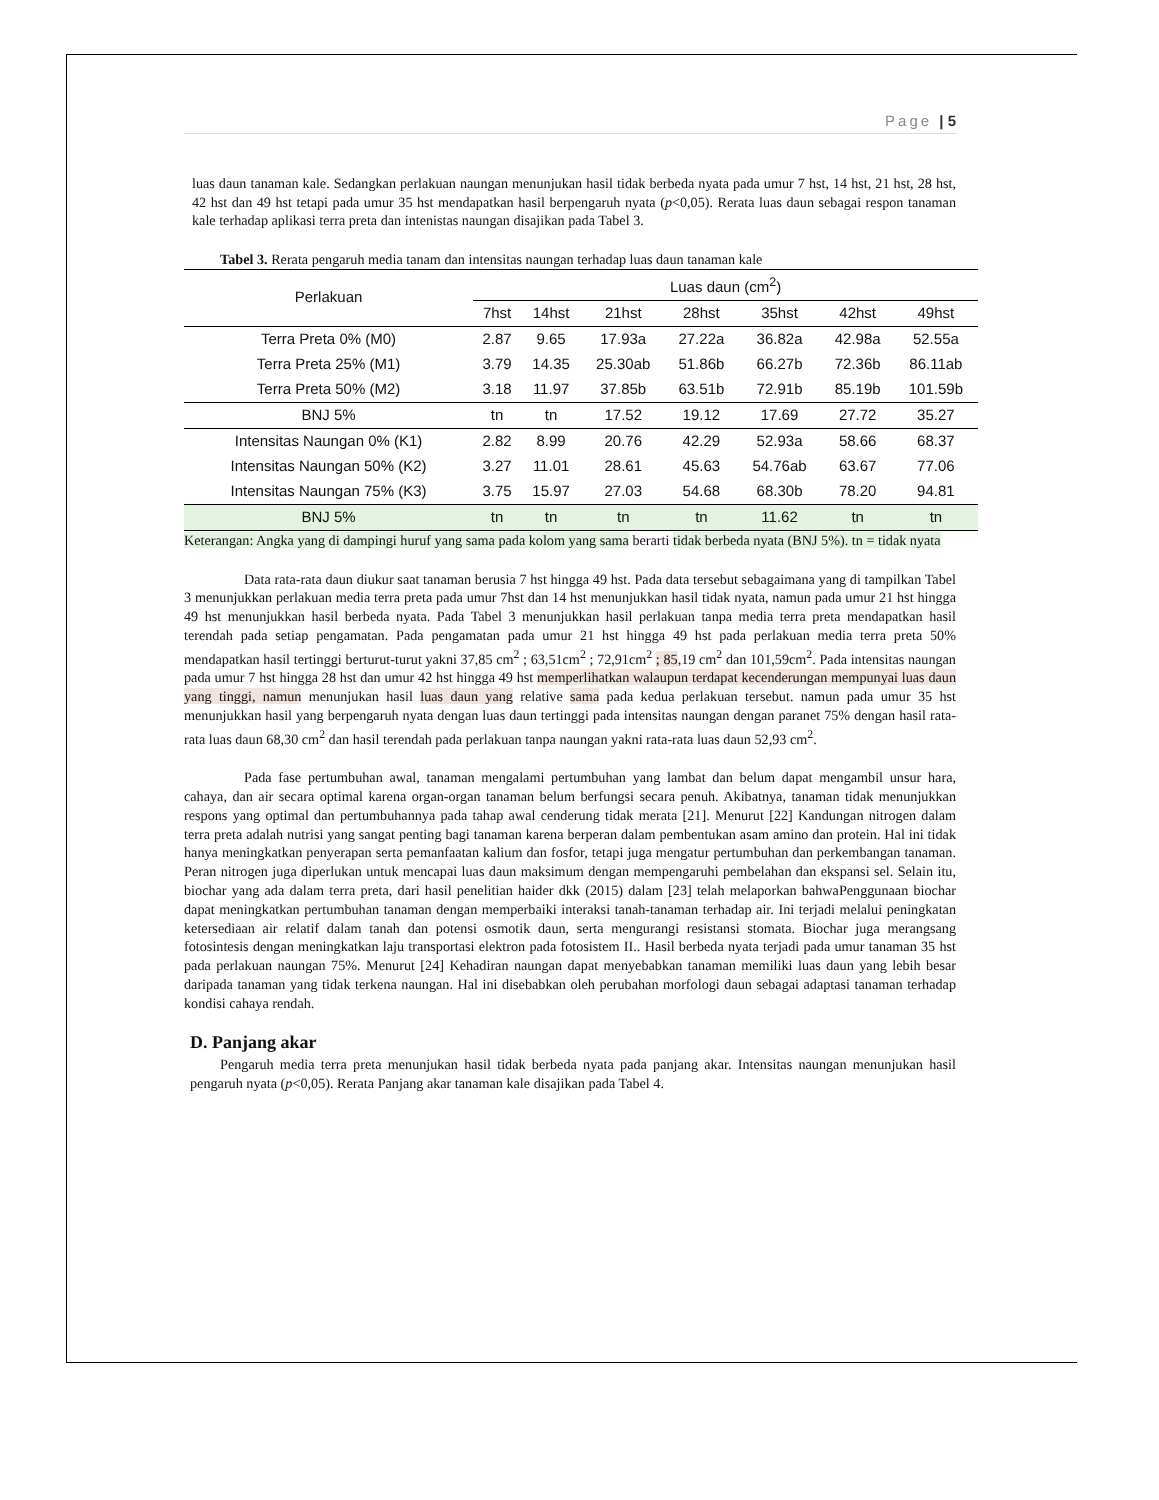Page | 5
luas daun tanaman kale. Sedangkan perlakuan naungan menunjukan hasil tidak berbeda nyata pada umur 7 hst, 14 hst, 21 hst, 28 hst, 42 hst dan 49 hst tetapi pada umur 35 hst mendapatkan hasil berpengaruh nyata (p<0,05). Rerata luas daun sebagai respon tanaman kale terhadap aplikasi terra preta dan intenistas naungan disajikan pada Tabel 3.
Tabel 3. Rerata pengaruh media tanam dan intensitas naungan terhadap luas daun tanaman kale
| Perlakuan | Luas daun (cm<sup>2</sup>) | | | | | | |
| --- | --- | --- | --- | --- | --- | --- | --- |
| | 7hst | 14hst | 21hst | 28hst | 35hst | 42hst | 49hst |
| Terra Preta 0% (M0) | 2.87 | 9.65 | 17.93a | 27.22a | 36.82a | 42.98a | 52.55a |
| Terra Preta 25% (M1) | 3.79 | 14.35 | 25.30ab | 51.86b | 66.27b | 72.36b | 86.11ab |
| Terra Preta 50% (M2) | 3.18 | 11.97 | 37.85b | 63.51b | 72.91b | 85.19b | 101.59b |
| BNJ 5% | tn | tn | 17.52 | 19.12 | 17.69 | 27.72 | 35.27 |
| Intensitas Naungan 0% (K1) | 2.82 | 8.99 | 20.76 | 42.29 | 52.93a | 58.66 | 68.37 |
| Intensitas Naungan 50% (K2) | 3.27 | 11.01 | 28.61 | 45.63 | 54.76ab | 63.67 | 77.06 |
| Intensitas Naungan 75% (K3) | 3.75 | 15.97 | 27.03 | 54.68 | 68.30b | 78.20 | 94.81 |
| BNJ 5% | tn | tn | tn | tn | 11.62 | tn | tn |
Keterangan: Angka yang di dampingi huruf yang sama pada kolom yang sama berarti tidak berbeda nyata (BNJ 5%). tn = tidak nyata
Data rata-rata daun diukur saat tanaman berusia 7 hst hingga 49 hst. Pada data tersebut sebagaimana yang di tampilkan Tabel 3 menunjukkan perlakuan media terra preta pada umur 7hst dan 14 hst menunjukkan hasil tidak nyata, namun pada umur 21 hst hingga 49 hst menunjukkan hasil berbeda nyata. Pada Tabel 3 menunjukkan hasil perlakuan tanpa media terra preta mendapatkan hasil terendah pada setiap pengamatan. Pada pengamatan pada umur 21 hst hingga 49 hst pada perlakuan media terra preta 50% mendapatkan hasil tertinggi berturut-turut yakni 37,85 cm<sup>2</sup> ; 63,51cm<sup>2</sup> ; 72,91cm<sup>2</sup> ; 85,19 cm<sup>2</sup> dan 101,59cm<sup>2</sup>. Pada intensitas naungan pada umur 7 hst hingga 28 hst dan umur 42 hst hingga 49 hst memperlihatkan walaupun terdapat kecenderungan mempunyai luas daun yang tinggi, namun menunjukan hasil luas daun yang relative sama pada kedua perlakuan tersebut. namun pada umur 35 hst menunjukkan hasil yang berpengaruh nyata dengan luas daun tertinggi pada intensitas naungan dengan paranet 75% dengan hasil rata-rata luas daun 68,30 cm<sup>2</sup> dan hasil terendah pada perlakuan tanpa naungan yakni rata-rata luas daun 52,93 cm<sup>2</sup>.
Pada fase pertumbuhan awal, tanaman mengalami pertumbuhan yang lambat dan belum dapat mengambil unsur hara, cahaya, dan air secara optimal karena organ-organ tanaman belum berfungsi secara penuh. Akibatnya, tanaman tidak menunjukkan respons yang optimal dan pertumbuhannya pada tahap awal cenderung tidak merata [21]. Menurut [22] Kandungan nitrogen dalam terra preta adalah nutrisi yang sangat penting bagi tanaman karena berperan dalam pembentukan asam amino dan protein. Hal ini tidak hanya meningkatkan penyerapan serta pemanfaatan kalium dan fosfor, tetapi juga mengatur pertumbuhan dan perkembangan tanaman. Peran nitrogen juga diperlukan untuk mencapai luas daun maksimum dengan mempengaruhi pembelahan dan ekspansi sel. Selain itu, biochar yang ada dalam terra preta, dari hasil penelitian haider dkk (2015) dalam [23] telah melaporkan bahwaPenggunaan biochar dapat meningkatkan pertumbuhan tanaman dengan memperbaiki interaksi tanah-tanaman terhadap air. Ini terjadi melalui peningkatan ketersediaan air relatif dalam tanah dan potensi osmotik daun, serta mengurangi resistansi stomata. Biochar juga merangsang fotosintesis dengan meningkatkan laju transportasi elektron pada fotosistem II.. Hasil berbeda nyata terjadi pada umur tanaman 35 hst pada perlakuan naungan 75%. Menurut [24] Kehadiran naungan dapat menyebabkan tanaman memiliki luas daun yang lebih besar daripada tanaman yang tidak terkena naungan. Hal ini disebabkan oleh perubahan morfologi daun sebagai adaptasi tanaman terhadap kondisi cahaya rendah.
D. Panjang akar
Pengaruh media terra preta menunjukan hasil tidak berbeda nyata pada panjang akar. Intensitas naungan menunjukan hasil pengaruh nyata (p<0,05). Rerata Panjang akar tanaman kale disajikan pada Tabel 4.